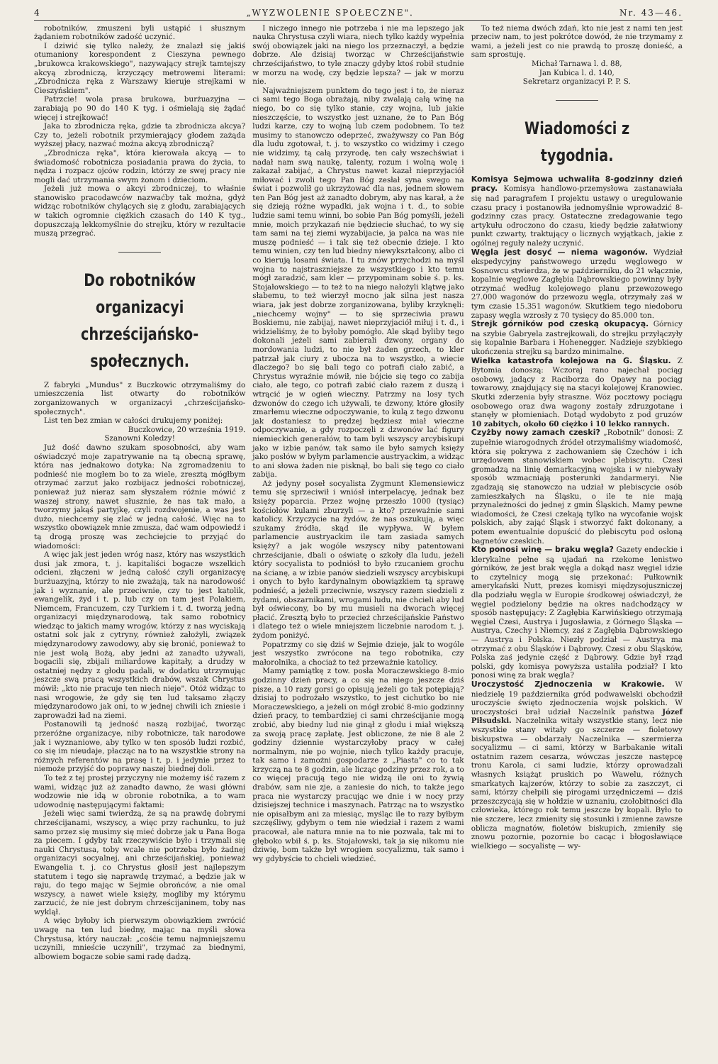4 „WYZWOLENIE SPOŁECZNE". Nr. 43—46.
robotników, zmuszeni byli ustąpić i słusznym żądaniem robotników zadość uczynić.
I dziwić się tylko należy, że znalazł się jakiś otumaniony korespondent z Cieszyna pewnego „brukowca krakowskiego", nazywający strejk tamtejszy akcyą zbrodniczą, krzyczący metrowemi literami: „Zbrodnicza ręka z Warszawy kieruje strejkami w Cieszyńskiem".
Patrzcie! wola prasa brukowa, burżuazyjna — zarabiają po 90 do 140 K tyg. i ośmielają się żądać więcej i strejkować!
Jaka to zbrodnicza ręka, gdzie ta zbrodnicza akcya? Czy to, jeżeli robotnik przymierający głodem zażąda wyższej płacy, nazwać można akcyą zbrodniczą?
„Zbrodnicza ręka", która kierowała akcyą — to świadomość robotnicza posiadania prawa do życia, to nędza i rozpacz ojców rodzin, którzy ze swej pracy nie mogli dać utrzymania swym żonom i dzieciom.
Jeżeli już mowa o akcyi zbrodniczej, to właśnie stanowisko pracodawców nazwaćby tak można, gdyż widząc robotników chylących się z głodu, zarabiających w takich ogromnie ciężkich czasach do 140 K tyg., dopuszczają lekkomyślnie do strejku, który w rezultacie muszą przegrać.
Do robotników organizacyi chrześcijańsko-społecznych.
Z fabryki „Mundus" z Buczkowic otrzymaliśmy do umieszczenia list otwarty do robotników zorganizowanych w organizacyi „chrześcijańsko-społecznych".
List ten bez zmian w całości drukujemy poniżej:
Buczkowice, 20 września 1919.
Szanowni Koledzy!
Już dość dawno szukam sposobności, aby wam oświadczyć moje zapatrywanie na tą obecną sprawę, która nas jednakowo dotyka: Na zgromadzeniu to podnieść nie mogłem bo to za wiele, zresztą mógłbym otrzymać zarzut jako rozbijacz jedności robotniczej, ponieważ już nieraz sam słyszałem różnie mówić z waszej strony, nawet słusznie, że nas tak mało, a tworzymy jakąś partyjkę, czyli rozdwojenie, a was jest dużo, niechcemy się zlać w jedną całość. Więc na to wszystko obowiązek mnie zmusza, dać wam odpowiedź i tą drogą proszę was zechciejcie to przyjąć do wiadomości:
A więc jak jest jeden wróg nasz, który nas wszystkich dusi jak zmora, t. j. kapitaliści bogacze wszelkich odcieni, złączeni w jedną całość czyli organizacyę burżuazyjną, którzy to nie zważają, tak na narodowość jak i wyznanie, ale przeciwnie, czy to jest katolik, ewangelik, żyd i t. p. lub czy on tam jest Polakiem, Niemcem, Francuzem, czy Turkiem i t. d. tworzą jedną organizacyi międzynarodową, tak samo robotnicy wiedząc to jakich mamy wrogów, którzy z nas wyciskają ostatni sok jak z cytryny, również założyli, związek międzynarodowy zawodowy, aby się bronić, ponieważ to nie jest wolą Bożą, aby jedni aż zanadto używali, bogacili się, zbijali miliardowe kapitały, a drudzy w ostatniej nędzy z głodu padali, w dodatku utrzymując jeszcze swą pracą wszystkich drabów, wszak Chrystus mówił: „kto nie pracuje ten niech nieje". Otóż widząc to nasi wrogowie, że gdy się ten lud taksamo złączy międzynarodowo jak oni, to w jednej chwili ich zniesie i zaprowadzi ład na ziemi.
Postanowili tą jedność naszą rozbijać, tworząc przeróżne organizacye, niby robotnicze, tak narodowe jak i wyznaniowe, aby tylko w ten sposób ludzi rozbić, co się im nieudaje, płacząc na to na wszystkie strony na różnych referentów na prasę i t. p. i jedynie przez to niemoże przyjść do poprawy naszej biednej doli.
To też z tej prostej przyczyny nie możemy iść razem z wami, widząc już aż zanadto dawno, że wasi główni wodzowie nie idą w obronie robotnika, a to wam udowodnię następującymi faktami:
Jeżeli więc sami twierdzą, że są na prawdę dobrymi chrześcijanami, wszyscy, a więc przy rachunku, to już samo przez się musimy się mieć dobrze jak u Pana Boga za piecem. I gdyby tak rzeczywiście było i trzymali się nauki Chrystusa, toby wcale nie potrzeba było żadnej organizacyi socyalnej, ani chrześcijańskiej, ponieważ Ewangelia t. j. co Chrystus głosił jest najlepszym statutem i tego się naprawdę trzymać, a będzie jak w raju, do tego mając w Sejmie obrońców, a nie omal wszyscy, a nawet wiele księży, mogliby my którymu zarzucić, że nie jest dobrym chrześcijaninem, toby nas wyklął.
A więc byłoby ich pierwszym obowiązkiem zwrócić uwagę na ten lud biedny, mając na myśli słowa Chrystusa, który nauczał: „cośćie temu najmniejszemu uczynili, mnieście uczynili", trzymać za biednymi, albowiem bogacze sobie sami radę dadzą.
I niczego innego nie potrzeba i nie ma lepszego jak nauka Chrystusa czyli wiara, niech tylko każdy wypełnia swój obowiązek jaki na niego los przeznaczył, a będzie dobrze. Ale dzisiaj tworząc w Chrześcijaństwie chrześcijaństwo, to tyle znaczy gdyby ktoś robił studnie w morzu na wodę, czy będzie lepsza? — jak w morzu nie.
Najważniejszem punktem do tego jest i to, że nieraz ci sami tego Boga obrażają, niby zwalają całą winę na niego, bo co się tylko stanie, czy wojna, lub jakie nieszczęście, to wszystko jest uznane, że to Pan Bóg ludzi karze, czy to wojną lub czem podobnem. To też musimy to stanowczo odeprzeć, zważywszy co Pan Bóg dla ludu zgotował, t. j. to wszystko co widzimy i czego nie widzimy, tą całą przyrodę, ten cały wszechświat i nadał nam swą naukę, talenty, rozum i wolną wolę i zakazał zabijać, a Chrystus nawet kazał nieprzyjaciół miłować i zwoli tego Pan Bóg zesłał syna swego na świat i pozwolił go ukrzyżować dla nas, jednem słowem ten Pan Bóg jest aż zanadto dobrym, aby nas karał, a że się dzieją różne wypadki, jak wojna i t. d., to sobie ludzie sami temu winni, bo sobie Pan Bóg pomyśli, jeżeli mnie, moich przykazań nie będziecie słuchać, to wy się tam sami na tej ziemi wyzabijacie, ja palca na was nie muszę podnieść — i tak się też obecnie dzieje. I kto temu winien, czy ten lud biedny niewykształcony, albo ci co kierują losami świata. I tu znów przychodzi na myśl wojna to najstraszniejsze ze wszystkiego i kto temu mógł zaradzić, sam kler — przypominam sobie ś. p. ks. Stojałowskiego — to też to na niego nałożyli klątwę jako słabemu, to też wierzył mocno jak silna jest nasza wiara, jak jest dobrze zorganizowana, byliby krzyknęli: „niechcemy wojny" — to się sprzeciwia prawu Boskiemu, nie zabijaj, nawet nieprzyjaciół miłuj i t. d., i widzieliśmy, że to byłoby pomógło. Ale skąd byliby tego dokonali jeżeli sami zabierali dzwony, organy do mordowania ludzi, to nie był żaden grzech, to kler patrzał jak ciury z ubocza na to wszystko, a wiecie dlaczego? bo się bali tego co potrafi ciało zabić, a Chrystus wyraźnie mówił, nie bójcie się tego co zabija ciało, ale tego, co potrafi zabić ciało razem z duszą i wtrącić je w ogień wieczny. Patrzmy na losy tych dzwonów do czego ich używali, te dzwony, które głosiły zmarłemu wieczne odpoczywanie, to kulą z tego dzwonu jak dostaniesz to prędzej będziesz miał wieczne odpoczywanie, a gdy rozpoczęli z dzwonów lać figury niemieckich generałów, to tam byli wszyscy arcybiskupi jako w izbie panów, tak samo ile było samych księży jako posłów w byłym parlamencie austryackim, a widząc to ani słowa żaden nie pisknął, bo bali się tego co ciało zabija.
Aż jedyny poseł socyalista Zygmunt Klemensiewicz temu się sprzeciwił i wniósł interpelacyę, jednak bez księży poparcia. Przez wojnę przeszło 1000 (tysiąc) kościołów kulami zburzyli — a kto? przeważnie sami katolicy. Krzyczycie na żydów, że nas oszukują, a więc szukamy źródła, skąd ile wypływa. W byłem parlamencie austryackim ile tam zasiada samych księży? a jak wogóle wszyscy niby patentowani chrześcijanie, dbali o oświatę o szkoły dla ludu, jeżeli który socyalista to podniósł to było rzucaniem grochu na ścianę, a w izbie panów siedzieli wszyscy arcybiskupi i onych to było kardynalnym obowiązkiem tą sprawę podnieść, a jeżeli przeciwnie, wszyscy razem siedzieli z żydami, obszarnikami, wrogami ludu, nie chcieli aby lud był oświecony, bo by mu musieli na dworach więcej płacić. Zresztą było to przecież chrześcijańskie Państwo i dlatego też o wiele mniejszem liczebnie narodom t. j. żydom poniżyć.
Popatrzmy co się dziś w Sejmie dzieje, jak to wogóle jest wszystko zwrócone na tego robotnika, czy małorolnika, a chociaż to też przeważnie katolicy.
Mamy pamiątkę z tow. posła Moraczewskiego 8-mio godzinny dzień pracy, a co się na niego jeszcze dziś pisze, a 10 razy gorsi go opisują jeżeli go tak potępiają? dzisiaj to podrożało wszystko, to jest cichutko bo nie Moraczewskiego, a jeżeli on mógł zrobić 8-mio godzinny dzień pracy, to tembardziej ci sami chrześcijanie mogą zrobić, aby biedny lud nie ginął z głodu i miał większą za swoją pracę zapłatę. Jest obliczone, że nie 8 ale 2 godziny dziennie wystarczyłoby pracy w całej normalnym, nie po wojnie, niech tylko każdy pracuje, tak samo i zamożni gospodarze z „Piasta" co to tak krzyczą na te 8 godzin, ale licząc godziny przez rok, a to co więcej pracują tego nie widzą ile oni to żywią drabów, sam nie zje, a zaniesie do nich, to także jego praca nie wystarczy pracując we dnie i w nocy przy dzisiejszej technice i maszynach. Patrząc na to wszystko nie opisałbym ani za miesiąc, myśląc ile to razy byłbym szczęśliwy, gdybym o tem nie wiedział i razem z wami pracował, ale natura mnie na to nie pozwala, tak mi to głęboko wbił ś. p. ks. Stojałowski, tak ja się nikomu nie dziwię, bom także był wrogiem socyalizmu, tak samo i wy gdybyście to chcieli wiedzieć.
To też niema dwóch zdań, kto nie jest z nami ten jest przeciw nam, to jest pokrótce dowód, że nie trzymamy z wami, a jeżeli jest co nie prawdą to proszę donieść, a sam sprostuję.
Michał Tarnawa l. d. 88,
Jan Kubica l. d. 140,
Sekretarz organizacyi P. P. S.
Wiadomości z tygodnia.
Komisya Sejmowa uchwaliła 8-godzinny dzień pracy.
Komisya handlowo-przemysłowa zastanawiała się nad paragrafem I projektu ustawy o uregulowanie czasu pracy i postanowiła jednomyślnie wprowadzić 8-godzinny czas pracy. Ostateczne zredagowanie tego artykułu odroczono do czasu, kiedy będzie załatwiony punkt czwarty, traktujący o licznych wyjątkach, jakie z ogólnej reguły należy uczynić.
Węgla jest dosyć — niema wagonów.
Wydział ekspedycyjny państwowego urzędu węglowego w Sosnowcu stwierdza, że w październiku, do 21 włącznie, kopalnie węglowe Zagłębia Dąbrowskiego powinny były otrzymać według kolejowego planu przewozowego 27.000 wagonów do przewozu węgla, otrzymały zaś w tym czasie 15.351 wagonów. Skutkiem tego niedoboru zapasy węgla wzrosły z 70 tysięcy do 85.000 ton.
Strejk górników pod czeską okupacyą.
Górnicy na szybie Gabryela zastrejkowali, do strejku przyłączyły się kopalnie Barbara i Hohenegger. Nadzieje szybkiego ukończenia strejku są bardzo minimalne.
Wielka katastrofa kolejowa na G. Śląsku.
Z Bytomia donoszą: Wczoraj rano najechał pociąg osobowy, jadący z Raciborza do Opawy na pociąg towarowy, znajdujący się na stacyi kolejowej Kranowiec. Skutki zderzenia były straszne. Wóz pocztowy pociągu osobowego oraz dwa wagony zostały zdruzgotane i stanęły w płomieniach. Dotąd wydobyto z pod gruzów 10 zabitych, około 60 ciężko i 10 lekko rannych.
Czyżby nowy zamach czeski?
„Robotnik" donosi: Z zupełnie wiarogodnych źródeł otrzymaliśmy wiadomość, która się pokrywa z zachowaniem się Czechów i ich urzędowem stanowiskiem wobec plebiscytu. Czesi gromadzą na linię demarkacyjną wojska i w niebywały sposób wzmacniają posterunki żandarmeryi. Nie zgadzają się stanowczo na udział w plebiscycie osób zamieszkałych na Śląsku, o ile te nie mają przynależności do jednej z gmin Śląskich. Mamy pewne wiadomości, że Czesi czekają tylko na wycofanie wojsk polskich, aby zająć Śląsk i stworzyć fakt dokonany, a potem ewentualnie dopuścić do plebiscytu pod osłoną bagnetów czeskich.
Kto ponosi winę — braku węgla?
Gazety endeckie i klerykalne pełne są ujadań na rzekome lenistwo górników, że jest brak węgla a dokąd nasz węgiel idzie to czytelnicy mogą się przekonać: Pułkownik amerykański Nutt, prezes komisyi międzysojuszniczej dla podziału węgla w Europie środkowej oświadczył, że węgiel podzielony będzie na okres nadchodzący w sposób następujący: Z Zagłębia Karwińskiego otrzymają węgiel Czesi, Austrya i Jugosławia, z Górnego Śląska — Austrya, Czechy i Niemcy, zaś z Zagłębia Dąbrowskiego — Austrya i Polska. Niezły podział — Austrya ma otrzymać z obu Śląsków i Dąbrowy. Czesi z obu Śląsków, Polska zaś jedynie część z Dąbrowy. Gdzie był rząd polski, gdy komisya powyższa ustaliła podział? I kto ponosi winę za brak węgla?
Uroczystość Zjednoczenia w Krakowie.
W niedzielę 19 października gród podwawelski obchodził uroczyście święto zjednoczenia wojsk polskich. W uroczystości brał udział Naczelnik państwa Józef Piłsudski. Naczelnika witały wszystkie stany, lecz nie wszystkie stany witały go szczerze — fioletowy biskupstwa — obdarzały Naczelnika — szermierza socyalizmu — ci sami, którzy w Barbakanie witali ostatnim razem cesarza, wówczas jeszcze następcę tronu Karola, ci sami ludzie, którzy oprowadzali własnych książąt pruskich po Wawelu, różnych smarkatych kajzerów, którzy to sobie za zaszczyt, ci sami, którzy chełpili się pirogami urzędniczemi — dziś przeszczycają się w hołdzie w uznaniu, czołobitności dla człowieka, którego rok temu jeszcze by kopali. Było to nie szczere, lecz zmienity się stosunki i zmienne zawsze oblicza magnatów, fioletów biskupich, zmieniły się znowu pozornie, pozornie bo cacąc i błogosławiące wielkiego — socyalistę — wy-